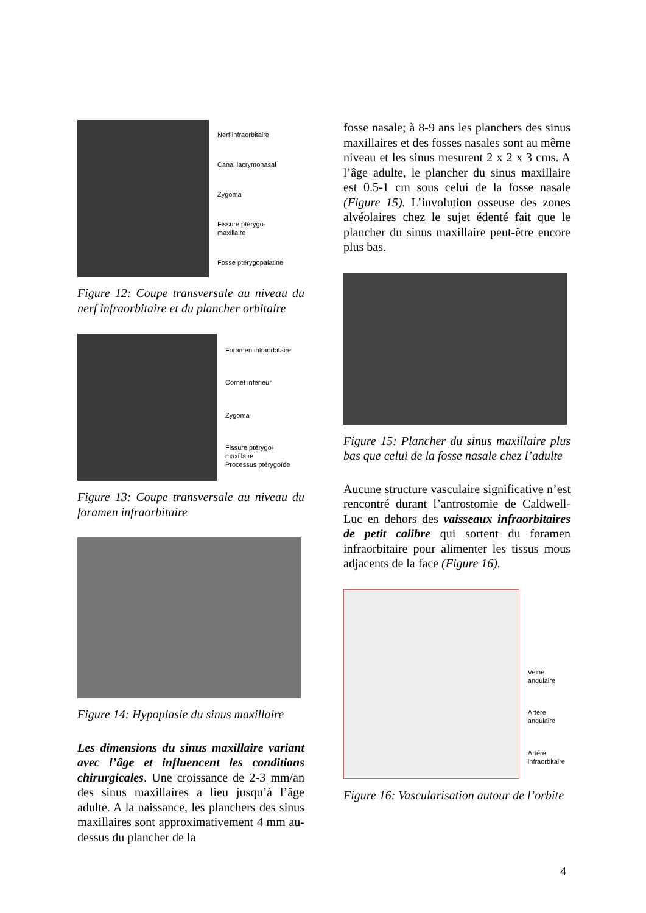Nerf infraorbitaire
Canal lacrymonasal
Zygoma
Fissure ptérygo-
maxillaire
Fosse ptérygopalatine
Figure 12: Coupe transversale au niveau du nerf infraorbitaire et du plancher orbitaire
Foramen infraorbitaire
Cornet inférieur
Zygoma
Fissure ptérygo-
maxillaire
Processus ptérygoïde
Figure 13: Coupe transversale au niveau du foramen infraorbitaire
Figure 14: Hypoplasie du sinus maxillaire
Les dimensions du sinus maxillaire variant avec l’âge et influencent les conditions chirurgicales. Une croissance de 2-3 mm/an des sinus maxillaires a lieu jusqu’à l’âge adulte. A la naissance, les planchers des sinus maxillaires sont approximativement 4 mm au-dessus du plancher de la
fosse nasale; à 8-9 ans les planchers des sinus maxillaires et des fosses nasales sont au même niveau et les sinus mesurent 2 x 2 x 3 cms. A l’âge adulte, le plancher du sinus maxillaire est 0.5-1 cm sous celui de la fosse nasale (Figure 15). L’involution osseuse des zones alvéolaires chez le sujet édenté fait que le plancher du sinus maxillaire peut-être encore plus bas.
Figure 15: Plancher du sinus maxillaire plus bas que celui de la fosse nasale chez l’adulte
Aucune structure vasculaire significative n’est rencontré durant l’antrostomie de Caldwell-Luc en dehors des vaisseaux infraorbitaires de petit calibre qui sortent du foramen infraorbitaire pour alimenter les tissus mous adjacents de la face (Figure 16).
Veine angulaire
Artère angulaire
Artère
infraorbitaire
Figure 16: Vascularisation autour de l’orbite
4